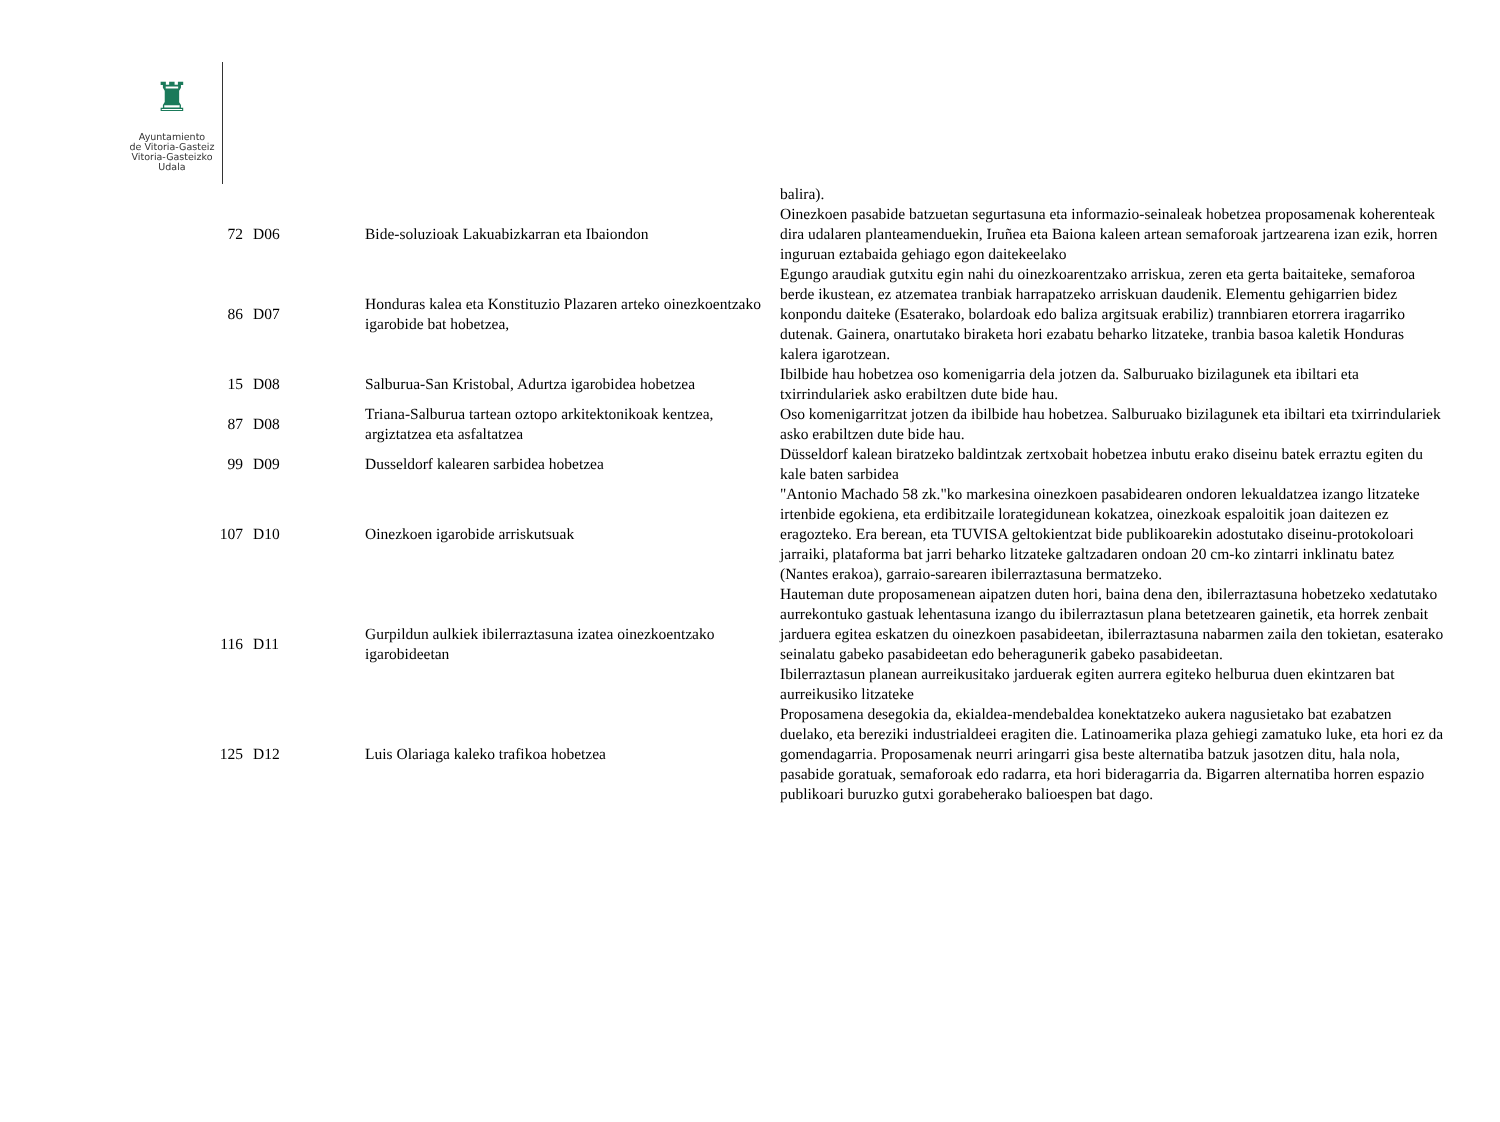♜
Ayuntamiento
de Vitoria-Gasteiz
Vitoria-Gasteizko
Udala
| | | | balira). |
| 72 | D06 | Bide-soluzioak Lakuabizkarran eta Ibaiondon | Oinezkoen pasabide batzuetan segurtasuna eta informazio-seinaleak hobetzea proposamenak koherenteak dira udalaren planteamenduekin, Iruñea eta Baiona kaleen artean semaforoak jartzearena izan ezik, horren inguruan eztabaida gehiago egon daitekeelako |
| 86 | D07 | Honduras kalea eta Konstituzio Plazaren arteko oinezkoentzako igarobide bat hobetzea, | Egungo araudiak gutxitu egin nahi du oinezkoarentzako arriskua, zeren eta gerta baitaiteke, semaforoa berde ikustean, ez atzematea tranbiak harrapatzeko arriskuan daudenik. Elementu gehigarrien bidez konpondu daiteke (Esaterako, bolardoak edo baliza argitsuak erabiliz) trannbiaren etorrera iragarriko dutenak. Gainera, onartutako biraketa hori ezabatu beharko litzateke, tranbia basoa kaletik Honduras kalera igarotzean. |
| 15 | D08 | Salburua-San Kristobal, Adurtza igarobidea hobetzea | Ibilbide hau hobetzea oso komenigarria dela jotzen da. Salburuako bizilagunek eta ibiltari eta txirrindulariek asko erabiltzen dute bide hau. |
| 87 | D08 | Triana-Salburua tartean oztopo arkitektonikoak kentzea, argiztatzea eta asfaltatzea | Oso komenigarritzat jotzen da ibilbide hau hobetzea. Salburuako bizilagunek eta ibiltari eta txirrindulariek asko erabiltzen dute bide hau. |
| 99 | D09 | Dusseldorf kalearen sarbidea hobetzea | Düsseldorf kalean biratzeko baldintzak zertxobait hobetzea inbutu erako diseinu batek erraztu egiten du kale baten sarbidea |
| 107 | D10 | Oinezkoen igarobide arriskutsuak | "Antonio Machado 58 zk."ko markesina oinezkoen pasabidearen ondoren lekualdatzea izango litzateke irtenbide egokiena, eta erdibitzaile lorategidunean kokatzea, oinezkoak espaloitik joan daitezen ez eragozteko. Era berean, eta TUVISA geltokientzat bide publikoarekin adostutako diseinu-protokoloari jarraiki, plataforma bat jarri beharko litzateke galtzadaren ondoan 20 cm-ko zintarri inklinatu batez (Nantes erakoa), garraio-sarearen ibilerraztasuna bermatzeko. |
| 116 | D11 | Gurpildun aulkiek ibilerraztasuna izatea oinezkoentzako igarobideetan | Hauteman dute proposamenean aipatzen duten hori, baina dena den, ibilerraztasuna hobetzeko xedatutako aurrekontuko gastuak lehentasuna izango du ibilerraztasun plana betetzearen gainetik, eta horrek zenbait jarduera egitea eskatzen du oinezkoen pasabideetan, ibilerraztasuna nabarmen zaila den tokietan, esaterako seinalatu gabeko pasabideetan edo beheragunerik gabeko pasabideetan. Ibilerraztasun planean aurreikusitako jarduerak egiten aurrera egiteko helburua duen ekintzaren bat aurreikusiko litzateke |
| 125 | D12 | Luis Olariaga kaleko trafikoa hobetzea | Proposamena desegokia da, ekialdea-mendebaldea konektatzeko aukera nagusietako bat ezabatzen duelako, eta bereziki industrialdeei eragiten die. Latinoamerika plaza gehiegi zamatuko luke, eta hori ez da gomendagarria. Proposamenak neurri aringarri gisa beste alternatiba batzuk jasotzen ditu, hala nola, pasabide goratuak, semaforoak edo radarra, eta hori bideragarria da. Bigarren alternatiba horren espazio publikoari buruzko gutxi gorabeherako balioespen bat dago. |